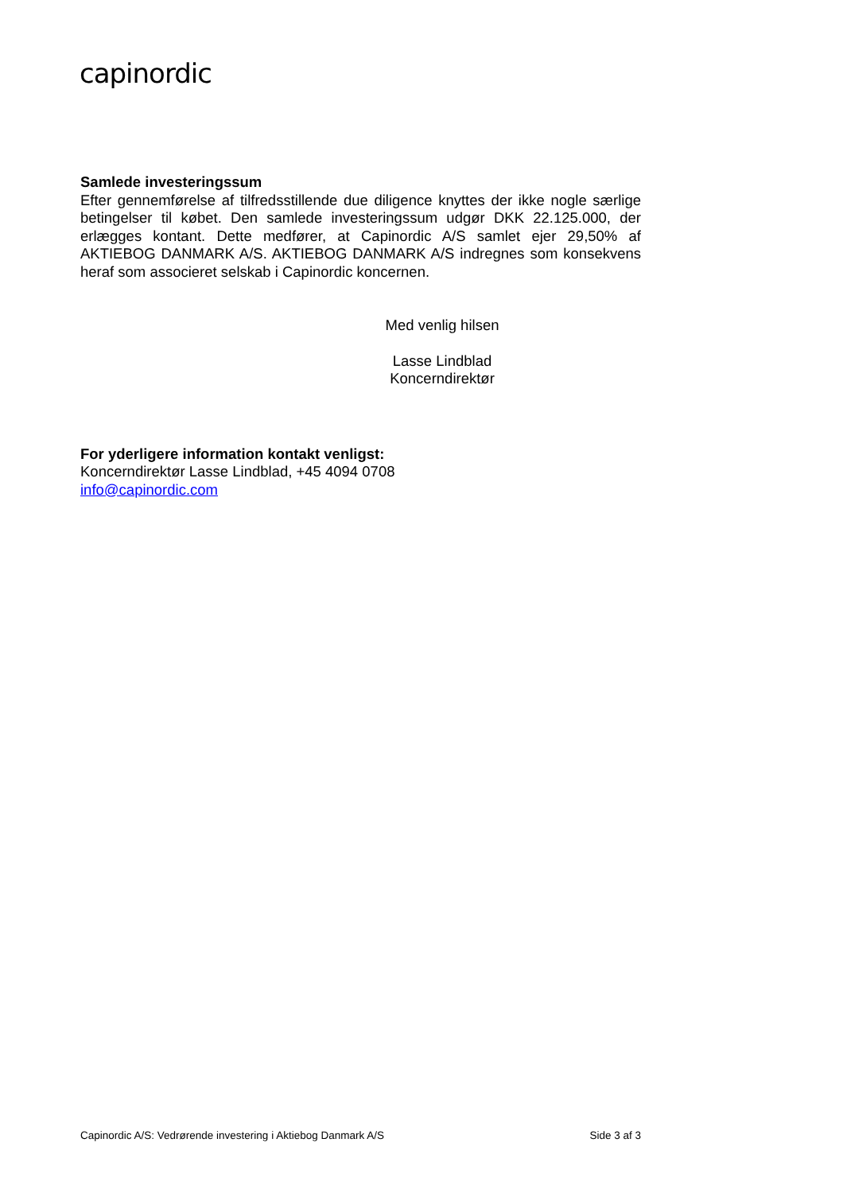capinordic
Samlede investeringssum
Efter gennemførelse af tilfredsstillende due diligence knyttes der ikke nogle særlige betingelser til købet. Den samlede investeringssum udgør DKK 22.125.000, der erlægges kontant. Dette medfører, at Capinordic A/S samlet ejer 29,50% af AKTIEBOG DANMARK A/S. AKTIEBOG DANMARK A/S indregnes som konsekvens heraf som associeret selskab i Capinordic koncernen.
Med venlig hilsen
Lasse Lindblad
Koncerndirektør
For yderligere information kontakt venligst:
Koncerndirektør Lasse Lindblad, +45 4094 0708
info@capinordic.com
Capinordic A/S: Vedrørende investering i Aktiebog Danmark A/S Side 3 af 3